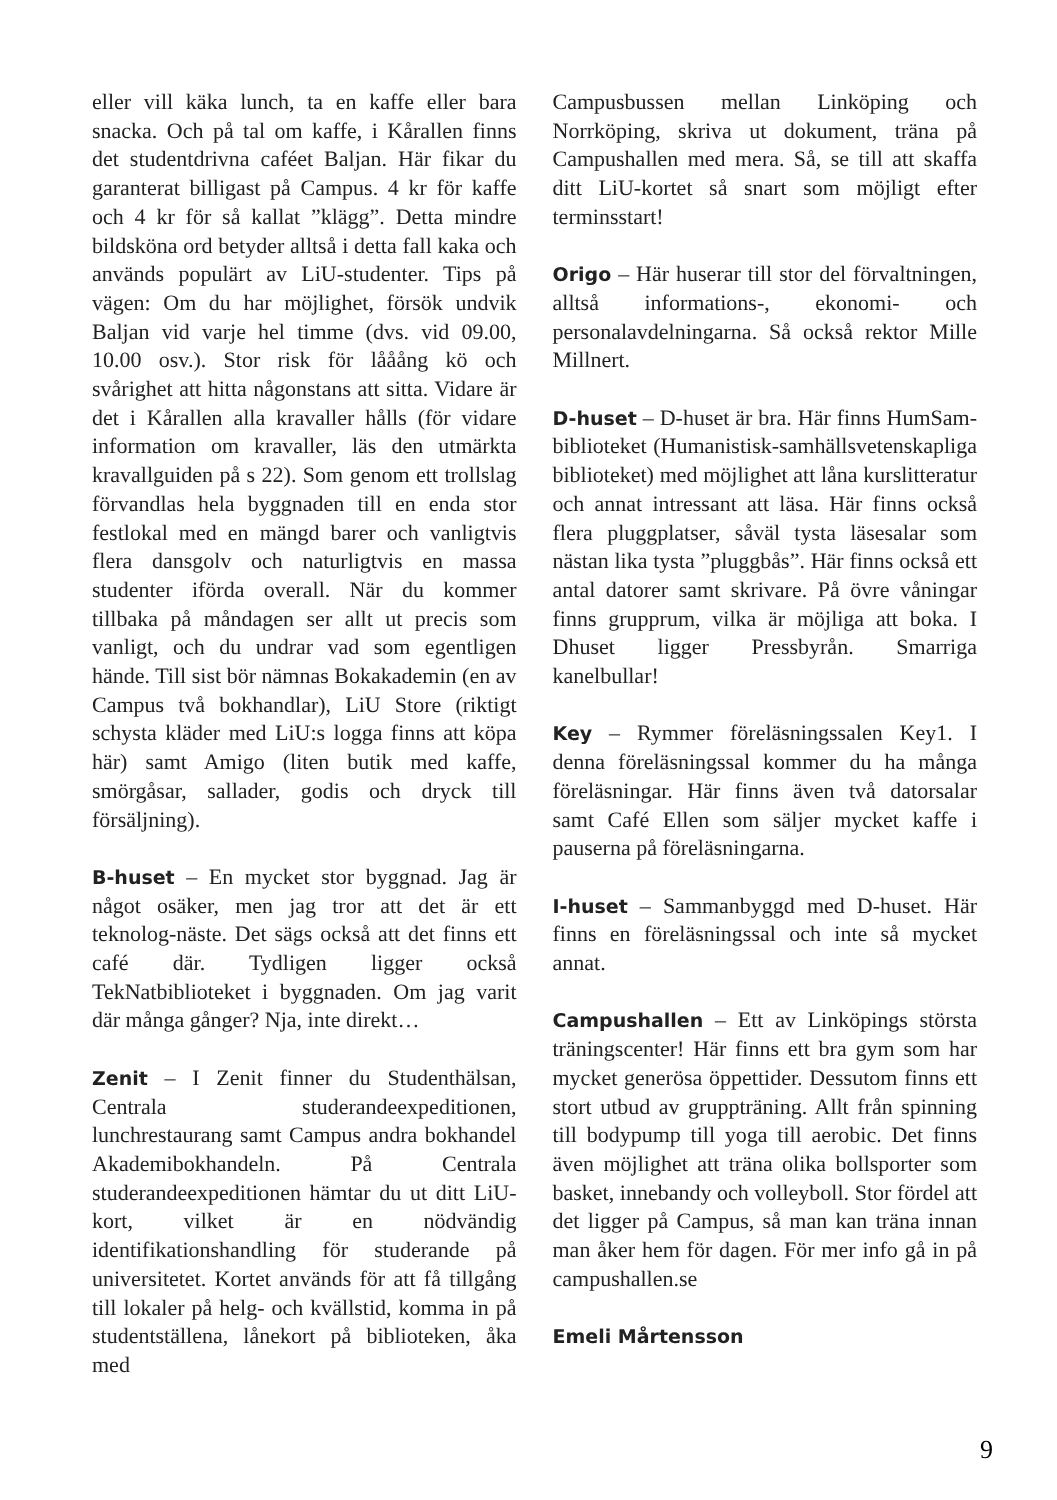eller vill käka lunch, ta en kaffe eller bara snacka. Och på tal om kaffe, i Kårallen finns det studentdrivna caféet Baljan. Här fikar du garanterat billigast på Campus. 4 kr för kaffe och 4 kr för så kallat ”klägg”. Detta mindre bildsköna ord betyder alltså i detta fall kaka och används populärt av LiU-studenter. Tips på vägen: Om du har möjlighet, försök undvik Baljan vid varje hel timme (dvs. vid 09.00, 10.00 osv.). Stor risk för lååång kö och svårighet att hitta någonstans att sitta. Vidare är det i Kårallen alla kravaller hålls (för vidare information om kravaller, läs den utmärkta kravallguiden på s 22). Som genom ett trollslag förvandlas hela byggnaden till en enda stor festlokal med en mängd barer och vanligtvis flera dansgolv och naturligtvis en massa studenter iförda overall. När du kommer tillbaka på måndagen ser allt ut precis som vanligt, och du undrar vad som egentligen hände. Till sist bör nämnas Bokakademin (en av Campus två bokhandlar), LiU Store (riktigt schysta kläder med LiU:s logga finns att köpa här) samt Amigo (liten butik med kaffe, smörgåsar, sallader, godis och dryck till försäljning).
B-huset – En mycket stor byggnad. Jag är något osäker, men jag tror att det är ett teknolog-näste. Det sägs också att det finns ett café där. Tydligen ligger också TekNatbiblioteket i byggnaden. Om jag varit där många gånger? Nja, inte direkt…
Zenit – I Zenit finner du Studenthälsan, Centrala studerandeexpeditionen, lunchrestaurang samt Campus andra bokhandel Akademibokhandeln. På Centrala studerandeexpeditionen hämtar du ut ditt LiU-kort, vilket är en nödvändig identifikationshandling för studerande på universitetet. Kortet används för att få tillgång till lokaler på helg- och kvällstid, komma in på studentställena, lånekort på biblioteken, åka med
Campusbussen mellan Linköping och Norrköping, skriva ut dokument, träna på Campushallen med mera. Så, se till att skaffa ditt LiU-kortet så snart som möjligt efter terminsstart!
Origo – Här huserar till stor del förvaltningen, alltså informations-, ekonomi- och personalavdelningarna. Så också rektor Mille Millnert.
D-huset – D-huset är bra. Här finns HumSam-biblioteket (Humanistisk-samhällsvetenskapliga biblioteket) med möjlighet att låna kurslitteratur och annat intressant att läsa. Här finns också flera pluggplatser, såväl tysta läsesalar som nästan lika tysta ”pluggbås”. Här finns också ett antal datorer samt skrivare. På övre våningar finns grupprum, vilka är möjliga att boka. I Dhuset ligger Pressbyrån. Smarriga kanelbullar!
Key – Rymmer föreläsningssalen Key1. I denna föreläsningssal kommer du ha många föreläsningar. Här finns även två datorsalar samt Café Ellen som säljer mycket kaffe i pauserna på föreläsningarna.
I-huset – Sammanbyggd med D-huset. Här finns en föreläsningssal och inte så mycket annat.
Campushallen – Ett av Linköpings största träningscenter! Här finns ett bra gym som har mycket generösa öppettider. Dessutom finns ett stort utbud av gruppträning. Allt från spinning till bodypump till yoga till aerobic. Det finns även möjlighet att träna olika bollsporter som basket, innebandy och volleyboll. Stor fördel att det ligger på Campus, så man kan träna innan man åker hem för dagen. För mer info gå in på campushallen.se
Emeli Mårtensson
9